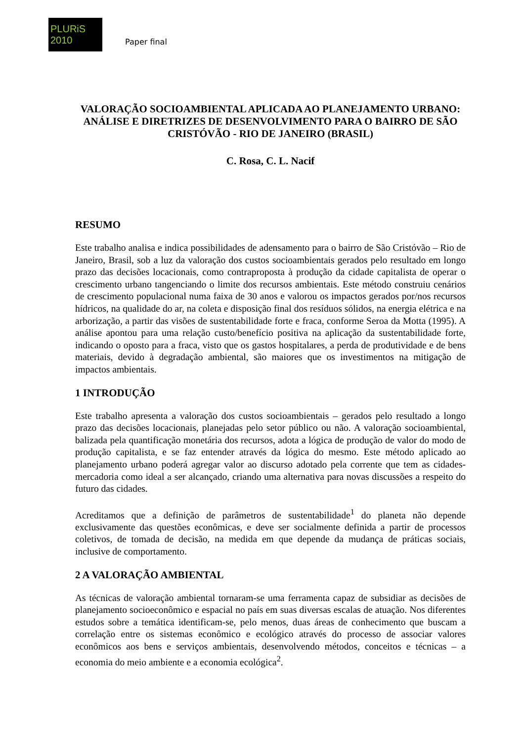PLURiS 2010
Paper final
VALORAÇÃO SOCIOAMBIENTAL APLICADA AO PLANEJAMENTO URBANO: ANÁLISE E DIRETRIZES DE DESENVOLVIMENTO PARA O BAIRRO DE SÃO CRISTÓVÃO - RIO DE JANEIRO (BRASIL)
C. Rosa, C. L. Nacif
RESUMO
Este trabalho analisa e indica possibilidades de adensamento para o bairro de São Cristóvão – Rio de Janeiro, Brasil, sob a luz da valoração dos custos socioambientais gerados pelo resultado em longo prazo das decisões locacionais, como contraproposta à produção da cidade capitalista de operar o crescimento urbano tangenciando o limite dos recursos ambientais. Este método construiu cenários de crescimento populacional numa faixa de 30 anos e valorou os impactos gerados por/nos recursos hídricos, na qualidade do ar, na coleta e disposição final dos resíduos sólidos, na energia elétrica e na arborização, a partir das visões de sustentabilidade forte e fraca, conforme Seroa da Motta (1995). A análise apontou para uma relação custo/benefício positiva na aplicação da sustentabilidade forte, indicando o oposto para a fraca, visto que os gastos hospitalares, a perda de produtividade e de bens materiais, devido à degradação ambiental, são maiores que os investimentos na mitigação de impactos ambientais.
1 INTRODUÇÃO
Este trabalho apresenta a valoração dos custos socioambientais – gerados pelo resultado a longo prazo das decisões locacionais, planejadas pelo setor público ou não. A valoração socioambiental, balizada pela quantificação monetária dos recursos, adota a lógica de produção de valor do modo de produção capitalista, e se faz entender através da lógica do mesmo. Este método aplicado ao planejamento urbano poderá agregar valor ao discurso adotado pela corrente que tem as cidades-mercadoria como ideal a ser alcançado, criando uma alternativa para novas discussões a respeito do futuro das cidades.
Acreditamos que a definição de parâmetros de sustentabilidade<sup>1</sup> do planeta não depende exclusivamente das questões econômicas, e deve ser socialmente definida a partir de processos coletivos, de tomada de decisão, na medida em que depende da mudança de práticas sociais, inclusive de comportamento.
2 A VALORAÇÃO AMBIENTAL
As técnicas de valoração ambiental tornaram-se uma ferramenta capaz de subsidiar as decisões de planejamento socioeconômico e espacial no país em suas diversas escalas de atuação. Nos diferentes estudos sobre a temática identificam-se, pelo menos, duas áreas de conhecimento que buscam a correlação entre os sistemas econômico e ecológico através do processo de associar valores econômicos aos bens e serviços ambientais, desenvolvendo métodos, conceitos e técnicas – a economia do meio ambiente e a economia ecológica<sup>2</sup>.